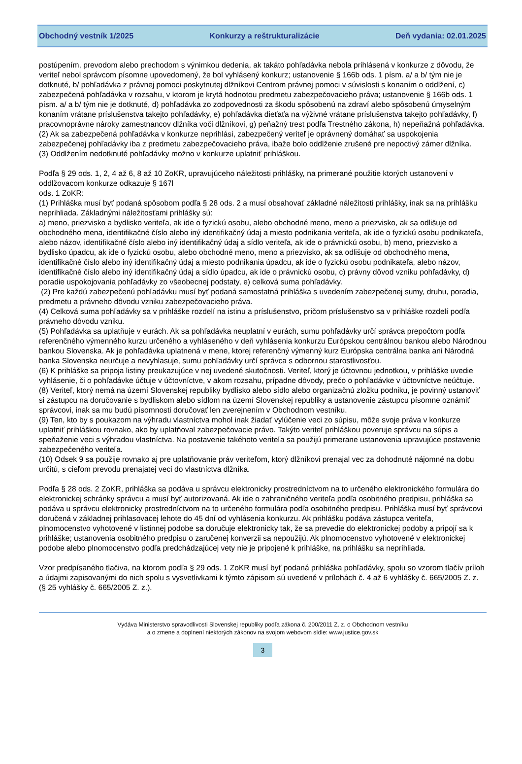Obchodný vestník 1/2025 Konkurzy a reštrukturalizácie Deň vydania: 02.01.2025
postúpením, prevodom alebo prechodom s výnimkou dedenia, ak takáto pohľadávka nebola prihlásená v konkurze z dôvodu, že veriteľ nebol správcom písomne upovedomený, že bol vyhlásený konkurz; ustanovenie § 166b ods. 1 písm. a/ a b/ tým nie je dotknuté, b/ pohľadávka z právnej pomoci poskytnutej dlžníkovi Centrom právnej pomoci v súvislosti s konaním o oddlžení, c) zabezpečená pohľadávka v rozsahu, v ktorom je krytá hodnotou predmetu zabezpečovacieho práva; ustanovenie § 166b ods. 1 písm. a/ a b/ tým nie je dotknuté, d) pohľadávka zo zodpovednosti za škodu spôsobenú na zdraví alebo spôsobenú úmyselným konaním vrátane príslušenstva takejto pohľadávky, e) pohľadávka dieťaťa na výživné vrátane príslušenstva takejto pohľadávky, f) pracovnoprávne nároky zamestnancov dlžníka voči dlžníkovi, g) peňažný trest podľa Trestného zákona, h) nepeňažná pohľadávka.
(2) Ak sa zabezpečená pohľadávka v konkurze neprihlási, zabezpečený veriteľ je oprávnený domáhať sa uspokojenia zabezpečenej pohľadávky iba z predmetu zabezpečovacieho práva, ibaže bolo oddlženie zrušené pre nepoctivý zámer dlžníka.
(3) Oddlžením nedotknuté pohľadávky možno v konkurze uplatniť prihláškou.
Podľa § 29 ods. 1, 2, 4 až 6, 8 až 10 ZoKR, upravujúceho náležitosti prihlášky, na primerané použitie ktorých ustanovení v oddlžovacom konkurze odkazuje § 167l
ods. 1 ZoKR:
(1) Prihláška musí byť podaná spôsobom podľa § 28 ods. 2 a musí obsahovať základné náležitosti prihlášky, inak sa na prihlášku neprihliada. Základnými náležitosťami prihlášky sú:
a) meno, priezvisko a bydlisko veriteľa, ak ide o fyzickú osobu, alebo obchodné meno, meno a priezvisko, ak sa odlišuje od obchodného mena, identifikačné číslo alebo iný identifikačný údaj a miesto podnikania veriteľa, ak ide o fyzickú osobu podnikateľa, alebo názov, identifikačné číslo alebo iný identifikačný údaj a sídlo veriteľa, ak ide o právnickú osobu, b) meno, priezvisko a bydlisko úpadcu, ak ide o fyzickú osobu, alebo obchodné meno, meno a priezvisko, ak sa odlišuje od obchodného mena, identifikačné číslo alebo iný identifikačný údaj a miesto podnikania úpadcu, ak ide o fyzickú osobu podnikateľa, alebo názov, identifikačné číslo alebo iný identifikačný údaj a sídlo úpadcu, ak ide o právnickú osobu, c) právny dôvod vzniku pohľadávky, d) poradie uspokojovania pohľadávky zo všeobecnej podstaty, e) celková suma pohľadávky.
(2) Pre každú zabezpečenú pohľadávku musí byť podaná samostatná prihláška s uvedením zabezpečenej sumy, druhu, poradia, predmetu a právneho dôvodu vzniku zabezpečovacieho práva.
(4) Celková suma pohľadávky sa v prihláške rozdelí na istinu a príslušenstvo, pričom príslušenstvo sa v prihláške rozdelí podľa právneho dôvodu vzniku.
(5) Pohľadávka sa uplatňuje v eurách. Ak sa pohľadávka neuplatní v eurách, sumu pohľadávky určí správca prepočtom podľa referenčného výmenného kurzu určeného a vyhláseného v deň vyhlásenia konkurzu Európskou centrálnou bankou alebo Národnou bankou Slovenska. Ak je pohľadávka uplatnená v mene, ktorej referenčný výmenný kurz Európska centrálna banka ani Národná banka Slovenska neurčuje a nevyhlasuje, sumu pohľadávky určí správca s odbornou starostlivosťou.
(6) K prihláške sa pripoja listiny preukazujúce v nej uvedené skutočnosti. Veriteľ, ktorý je účtovnou jednotkou, v prihláške uvedie vyhlásenie, či o pohľadávke účtuje v účtovníctve, v akom rozsahu, prípadne dôvody, prečo o pohľadávke v účtovníctve neúčtuje.
(8) Veriteľ, ktorý nemá na území Slovenskej republiky bydlisko alebo sídlo alebo organizačnú zložku podniku, je povinný ustanoviť si zástupcu na doručovanie s bydliskom alebo sídlom na území Slovenskej republiky a ustanovenie zástupcu písomne oznámiť správcovi, inak sa mu budú písomnosti doručovať len zverejnením v Obchodnom vestníku.
(9) Ten, kto by s poukazom na výhradu vlastníctva mohol inak žiadať vylúčenie veci zo súpisu, môže svoje práva v konkurze uplatniť prihláškou rovnako, ako by uplatňoval zabezpečovacie právo. Takýto veriteľ prihláškou poveruje správcu na súpis a speňaženie veci s výhradou vlastníctva. Na postavenie takéhoto veriteľa sa použijú primerane ustanovenia upravujúce postavenie zabezpečeného veriteľa.
(10) Odsek 9 sa použije rovnako aj pre uplatňovanie práv veriteľom, ktorý dlžníkovi prenajal vec za dohodnuté nájomné na dobu určitú, s cieľom prevodu prenajatej veci do vlastníctva dlžníka.
Podľa § 28 ods. 2 ZoKR, prihláška sa podáva u správcu elektronicky prostredníctvom na to určeného elektronického formulára do elektronickej schránky správcu a musí byť autorizovaná. Ak ide o zahraničného veriteľa podľa osobitného predpisu, prihláška sa podáva u správcu elektronicky prostredníctvom na to určeného formulára podľa osobitného predpisu. Prihláška musí byť správcovi doručená v základnej prihlasovacej lehote do 45 dní od vyhlásenia konkurzu. Ak prihlášku podáva zástupca veriteľa, plnomocenstvo vyhotovené v listinnej podobe sa doručuje elektronicky tak, že sa prevedie do elektronickej podoby a pripojí sa k prihláške; ustanovenia osobitného predpisu o zaručenej konverzii sa nepoužijú. Ak plnomocenstvo vyhotovené v elektronickej podobe alebo plnomocenstvo podľa predchádzajúcej vety nie je pripojené k prihláške, na prihlášku sa neprihliada.
Vzor predpísaného tlačiva, na ktorom podľa § 29 ods. 1 ZoKR musí byť podaná prihláška pohľadávky, spolu so vzorom tlačív príloh a údajmi zapisovanými do nich spolu s vysvetlivkami k týmto zápisom sú uvedené v prílohách č. 4 až 6 vyhlášky č. 665/2005 Z. z.
(§ 25 vyhlášky č. 665/2005 Z. z.).
Vydáva Ministerstvo spravodlivosti Slovenskej republiky podľa zákona č. 200/2011 Z. z. o Obchodnom vestníku
a o zmene a doplnení niektorých zákonov na svojom webovom sídle: www.justice.gov.sk
3